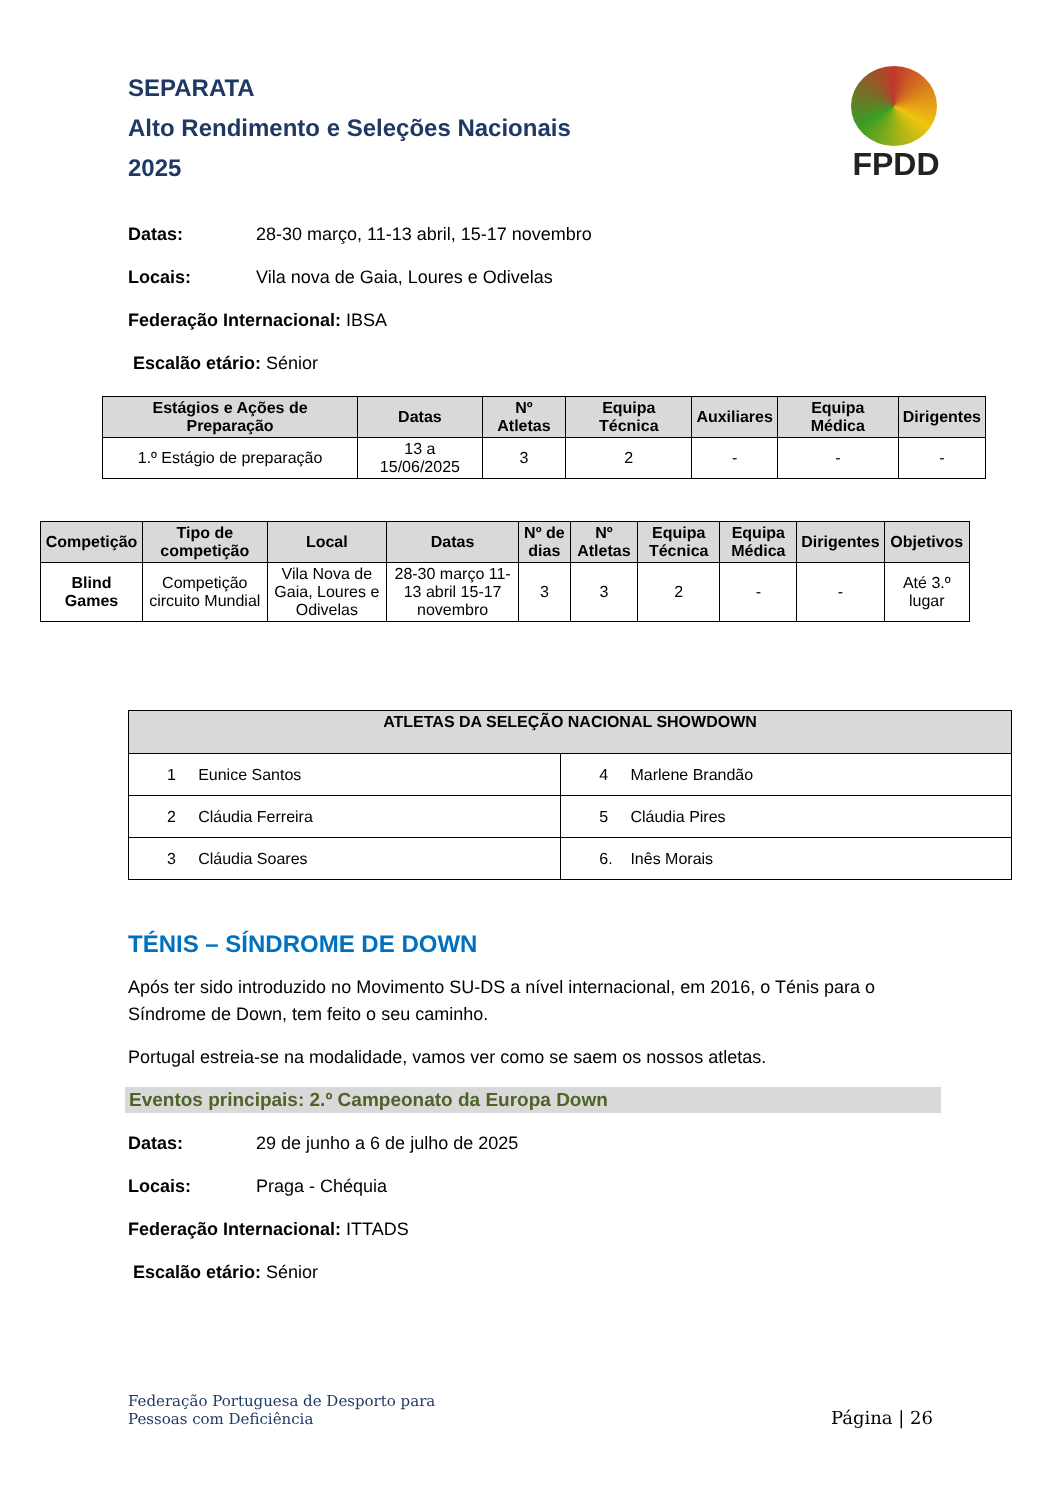SEPARATA
Alto Rendimento e Seleções Nacionais
2025
FPDD
Datas: 28-30 março, 11-13 abril, 15-17 novembro
Locais: Vila nova de Gaia, Loures e Odivelas
Federação Internacional: IBSA
Escalão etário: Sénior
| Estágios e Ações de Preparação | Datas | Nº Atletas | Equipa Técnica | Auxiliares | Equipa Médica | Dirigentes |
| --- | --- | --- | --- | --- | --- | --- |
| 1.º Estágio de preparação | 13 a 15/06/2025 | 3 | 2 | - | - | - |
| Competição | Tipo de competição | Local | Datas | Nº de dias | Nº Atletas | Equipa Técnica | Equipa Médica | Dirigentes | Objetivos |
| --- | --- | --- | --- | --- | --- | --- | --- | --- | --- |
| Blind Games | Competição circuito Mundial | Vila Nova de Gaia, Loures e Odivelas | 28-30 março 11-13 abril 15-17 novembro | 3 | 3 | 2 | - | - | Até 3.º lugar |
| ATLETAS DA SELEÇÃO NACIONAL SHOWDOWN | |
| --- | --- |
| 1 Eunice Santos | 4 Marlene Brandão |
| 2 Cláudia Ferreira | 5 Cláudia Pires |
| 3 Cláudia Soares | 6. Inês Morais |
TÉNIS – SÍNDROME DE DOWN
Após ter sido introduzido no Movimento SU-DS a nível internacional, em 2016, o Ténis para o Síndrome de Down, tem feito o seu caminho.
Portugal estreia-se na modalidade, vamos ver como se saem os nossos atletas.
Eventos principais: 2.º Campeonato da Europa Down
Datas: 29 de junho a 6 de julho de 2025
Locais: Praga - Chéquia
Federação Internacional: ITTADS
Escalão etário: Sénior
Federação Portuguesa de Desporto para
Pessoas com Deficiência
Página | 26